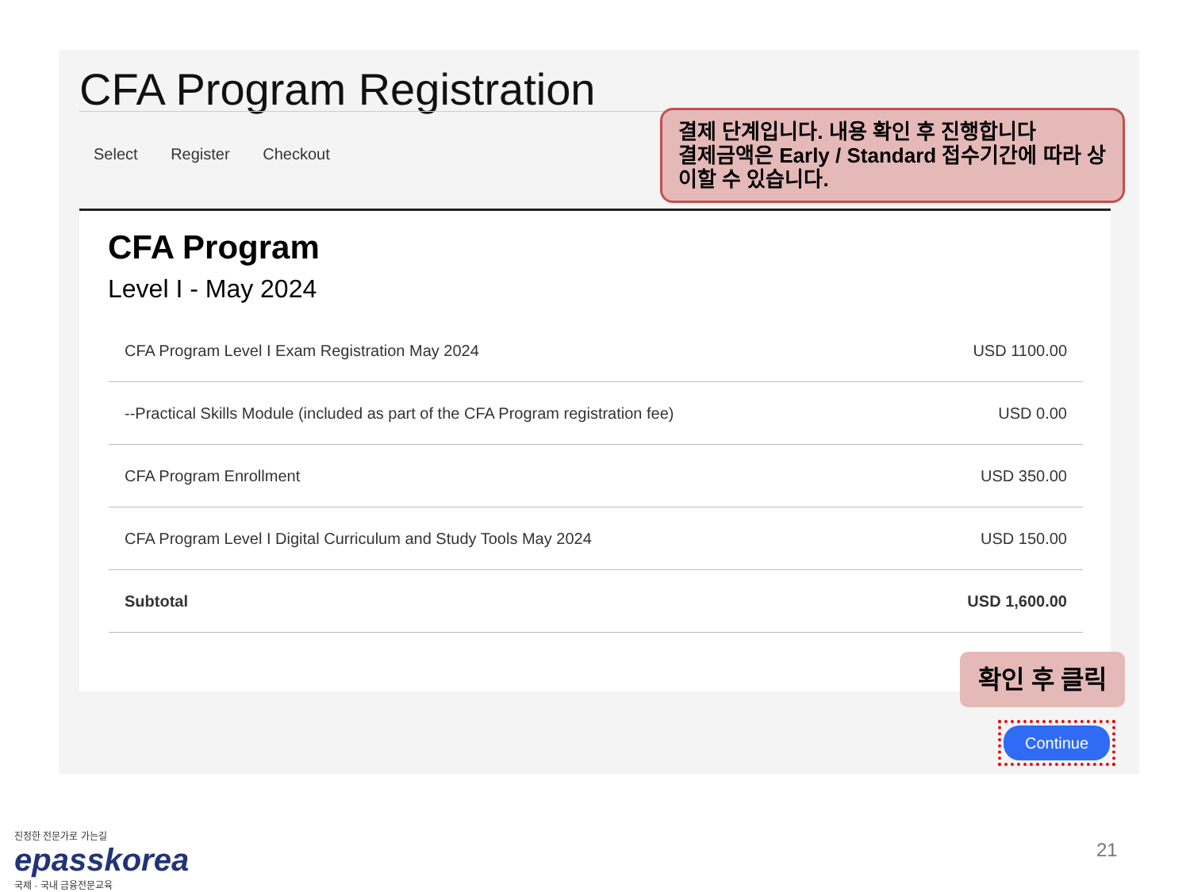CFA Program Registration
Select Register Checkout
결제 단계입니다. 내용 확인 후 진행합니다
결제금액은 Early / Standard 접수기간에 따라 상이할 수 있습니다.
CFA Program
Level I - May 2024
| CFA Program Level I Exam Registration May 2024 | USD 1100.00 |
| --Practical Skills Module (included as part of the CFA Program registration fee) | USD 0.00 |
| CFA Program Enrollment | USD 350.00 |
| CFA Program Level I Digital Curriculum and Study Tools May 2024 | USD 150.00 |
| Subtotal | USD 1,600.00 |
확인 후 클릭
Continue
진정한 전문가로 가는길
epasskorea
국제 · 국내 금융전문교육
21